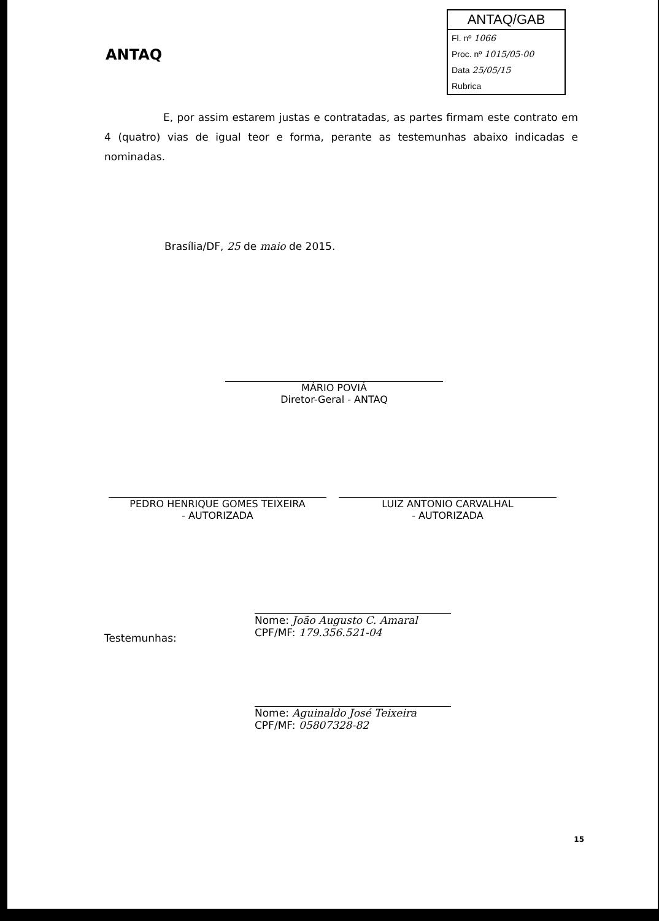ANTAQ
ANTAQ/GAB
Fl. nº 1066
Proc. nº 1015/05-00
Data 25/05/15
Rubrica
E, por assim estarem justas e contratadas, as partes firmam este contrato em 4 (quatro) vias de igual teor e forma, perante as testemunhas abaixo indicadas e nominadas.
Brasília/DF, 25 de maio de 2015.
MÁRIO POVIÁ
Diretor-Geral - ANTAQ
PEDRO HENRIQUE GOMES TEIXEIRA
- AUTORIZADA
LUIZ ANTONIO CARVALHAL
- AUTORIZADA
Testemunhas:
Nome: João Augusto C. Amaral
CPF/MF: 179.356.521-04
Nome: Aguinaldo José Teixeira
CPF/MF: 05807328-82
15